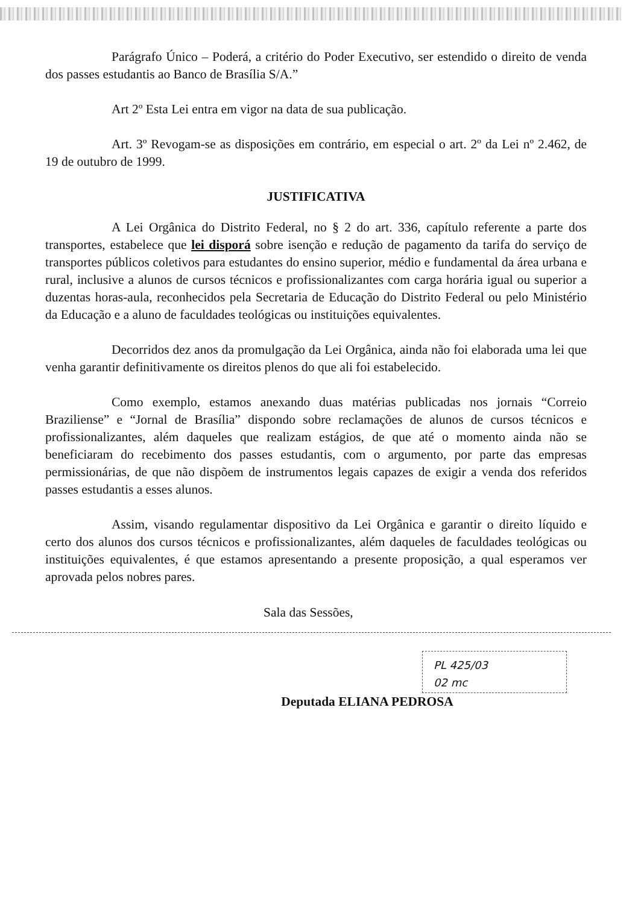Parágrafo Único – Poderá, a critério do Poder Executivo, ser estendido o direito de venda dos passes estudantis ao Banco de Brasília S/A.”
Art 2º Esta Lei entra em vigor na data de sua publicação.
Art. 3º Revogam-se as disposições em contrário, em especial o art. 2º da Lei nº 2.462, de 19 de outubro de 1999.
JUSTIFICATIVA
A Lei Orgânica do Distrito Federal, no § 2 do art. 336, capítulo referente a parte dos transportes, estabelece que lei disporá sobre isenção e redução de pagamento da tarifa do serviço de transportes públicos coletivos para estudantes do ensino superior, médio e fundamental da área urbana e rural, inclusive a alunos de cursos técnicos e profissionalizantes com carga horária igual ou superior a duzentas horas-aula, reconhecidos pela Secretaria de Educação do Distrito Federal ou pelo Ministério da Educação e a aluno de faculdades teológicas ou instituições equivalentes.
Decorridos dez anos da promulgação da Lei Orgânica, ainda não foi elaborada uma lei que venha garantir definitivamente os direitos plenos do que ali foi estabelecido.
Como exemplo, estamos anexando duas matérias publicadas nos jornais “Correio Braziliense” e “Jornal de Brasília” dispondo sobre reclamações de alunos de cursos técnicos e profissionalizantes, além daqueles que realizam estágios, de que até o momento ainda não se beneficiaram do recebimento dos passes estudantis, com o argumento, por parte das empresas permissionárias, de que não dispõem de instrumentos legais capazes de exigir a venda dos referidos passes estudantis a esses alunos.
Assim, visando regulamentar dispositivo da Lei Orgânica e garantir o direito líquido e certo dos alunos dos cursos técnicos e profissionalizantes, além daqueles de faculdades teológicas ou instituições equivalentes, é que estamos apresentando a presente proposição, a qual esperamos ver aprovada pelos nobres pares.
Sala das Sessões,
Deputada ELIANA PEDROSA
PL 425/03
02 mc